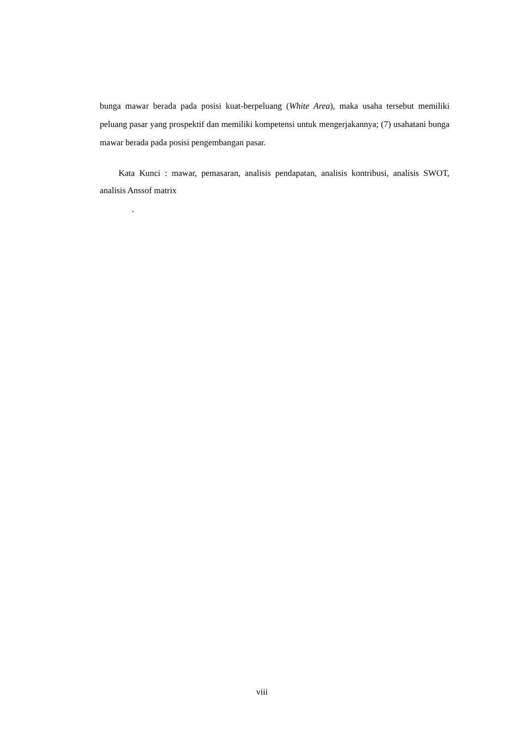bunga mawar berada pada posisi kuat-berpeluang (White Area), maka usaha tersebut memiliki peluang pasar yang prospektif dan memiliki kompetensi untuk mengerjakannya; (7) usahatani bunga mawar berada pada posisi pengembangan pasar.
Kata Kunci : mawar, pemasaran, analisis pendapatan, analisis kontribusi, analisis SWOT, analisis Anssof matrix
.
viii